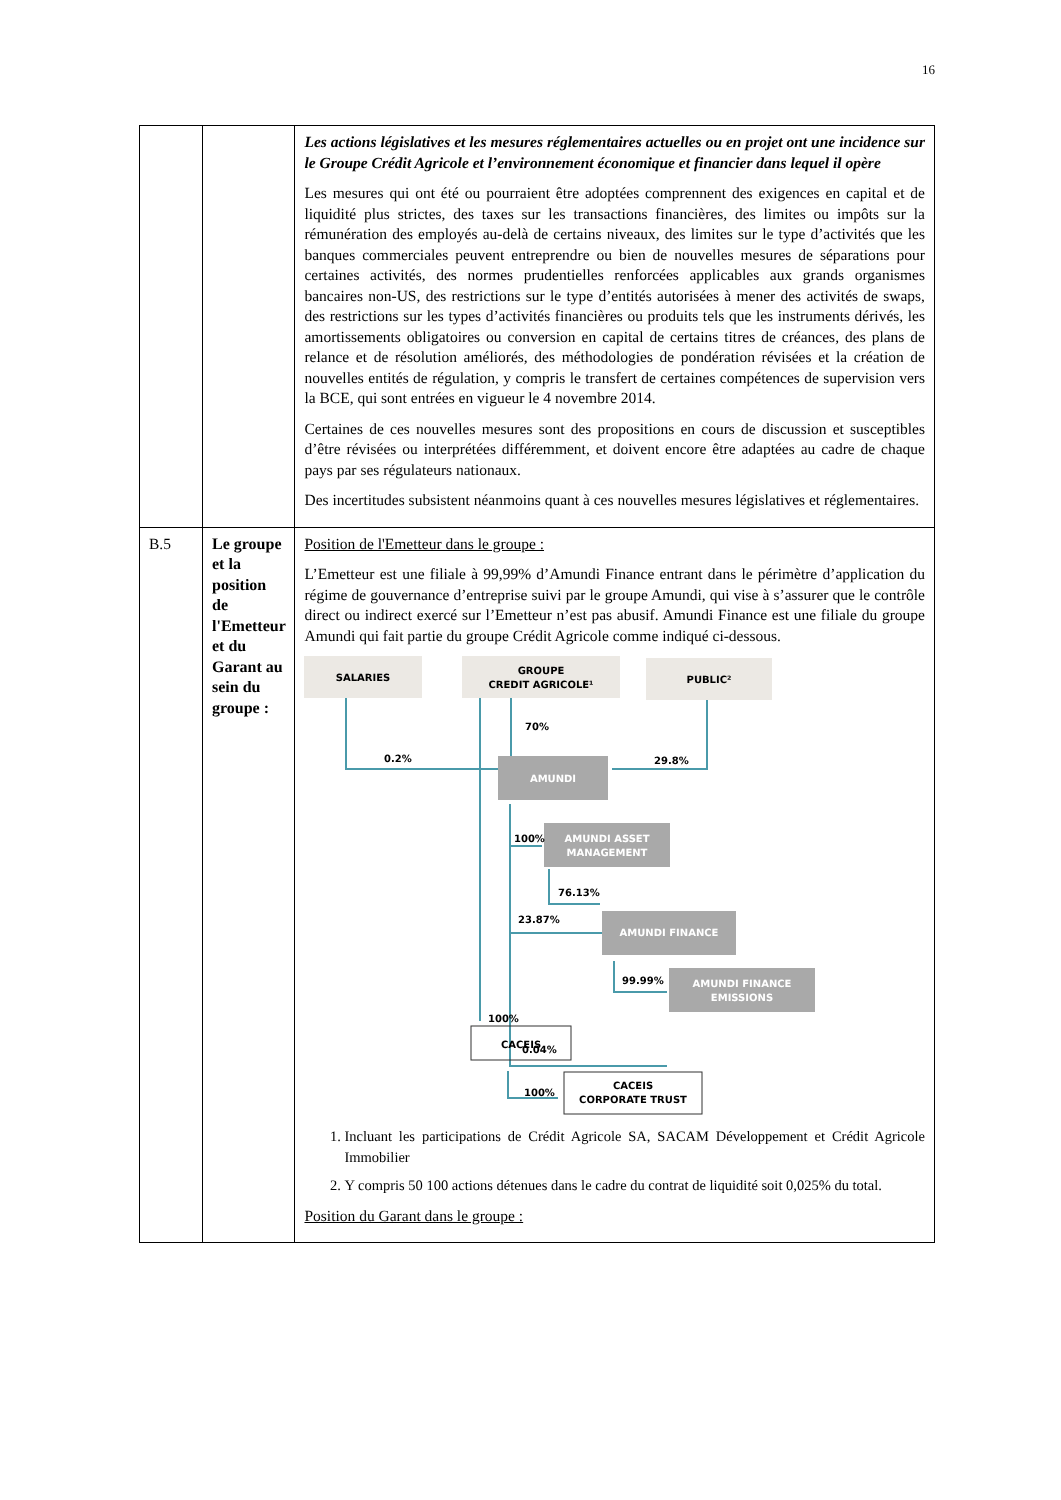16
| | | Les actions législatives et les mesures réglementaires actuelles ou en projet ont une incidence sur le Groupe Crédit Agricole et l’environnement économique et financier dans lequel il opère Les mesures qui ont été ou pourraient être adoptées comprennent des exigences en capital et de liquidité plus strictes, des taxes sur les transactions financières, des limites ou impôts sur la rémunération des employés au-delà de certains niveaux, des limites sur le type d’activités que les banques commerciales peuvent entreprendre ou bien de nouvelles mesures de séparations pour certaines activités, des normes prudentielles renforcées applicables aux grands organismes bancaires non-US, des restrictions sur le type d’entités autorisées à mener des activités de swaps, des restrictions sur les types d’activités financières ou produits tels que les instruments dérivés, les amortissements obligatoires ou conversion en capital de certains titres de créances, des plans de relance et de résolution améliorés, des méthodologies de pondération révisées et la création de nouvelles entités de régulation, y compris le transfert de certaines compétences de supervision vers la BCE, qui sont entrées en vigueur le 4 novembre 2014. Certaines de ces nouvelles mesures sont des propositions en cours de discussion et susceptibles d’être révisées ou interprétées différemment, et doivent encore être adaptées au cadre de chaque pays par ses régulateurs nationaux. Des incertitudes subsistent néanmoins quant à ces nouvelles mesures législatives et réglementaires. |
| B.5 | Le groupe et la position de l'Emetteur et du Garant au sein du groupe : | Position de l'Emetteur dans le groupe : L’Emetteur est une filiale à 99,99% d’Amundi Finance entrant dans le périmètre d’application du régime de gouvernance d’entreprise suivi par le groupe Amundi, qui vise à s’assurer que le contrôle direct ou indirect exercé sur l’Emetteur n’est pas abusif. Amundi Finance est une filiale du groupe Amundi qui fait partie du groupe Crédit Agricole comme indiqué ci-dessous. SALARIES GROUPE CREDIT AGRICOLE¹ PUBLIC² AMUNDI AMUNDI ASSET MANAGEMENT AMUNDI FINANCE AMUNDI FINANCE EMISSIONS 70% 0.2% 29.8% 100% 76.13% 23.87% 99.99% 0.04% 100% 100% CACEIS CACEIS CORPORATE TRUST 1. Incluant les participations de Crédit Agricole SA, SACAM Développement et Crédit Agricole Immobilier 2. Y compris 50 100 actions détenues dans le cadre du contrat de liquidité soit 0,025% du total. Position du Garant dans le groupe : |